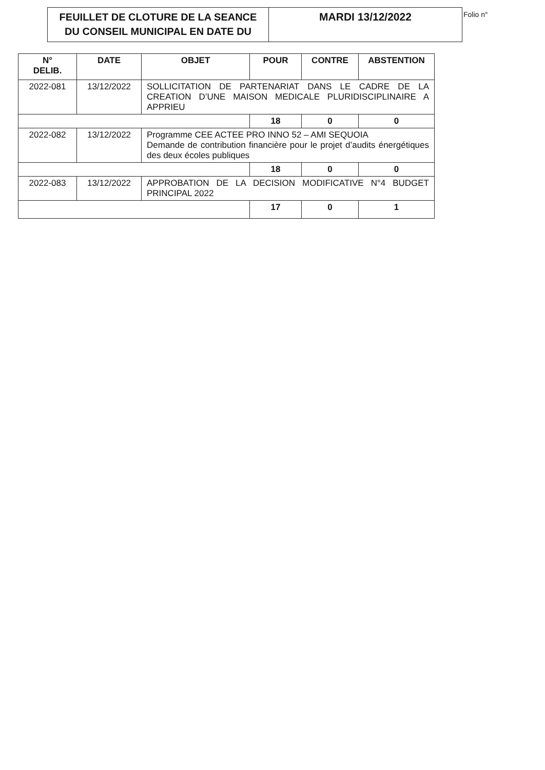FEUILLET DE CLOTURE DE LA SEANCE
DU CONSEIL MUNICIPAL EN DATE DU
MARDI 13/12/2022
Folio n°
| N° DELIB. | DATE | OBJET | POUR | CONTRE | ABSTENTION |
| --- | --- | --- | --- | --- | --- |
| 2022-081 | 13/12/2022 | SOLLICITATION DE PARTENARIAT DANS LE CADRE DE LA CREATION D’UNE MAISON MEDICALE PLURIDISCIPLINAIRE A APPRIEU | | | |
| | | | 18 | 0 | 0 |
| 2022-082 | 13/12/2022 | Programme CEE ACTEE PRO INNO 52 – AMI SEQUOIA Demande de contribution financière pour le projet d’audits énergétiques des deux écoles publiques | | | |
| | | | 18 | 0 | 0 |
| 2022-083 | 13/12/2022 | APPROBATION DE LA DECISION MODIFICATIVE N°4 BUDGET PRINCIPAL 2022 | | | |
| | | | 17 | 0 | 1 |